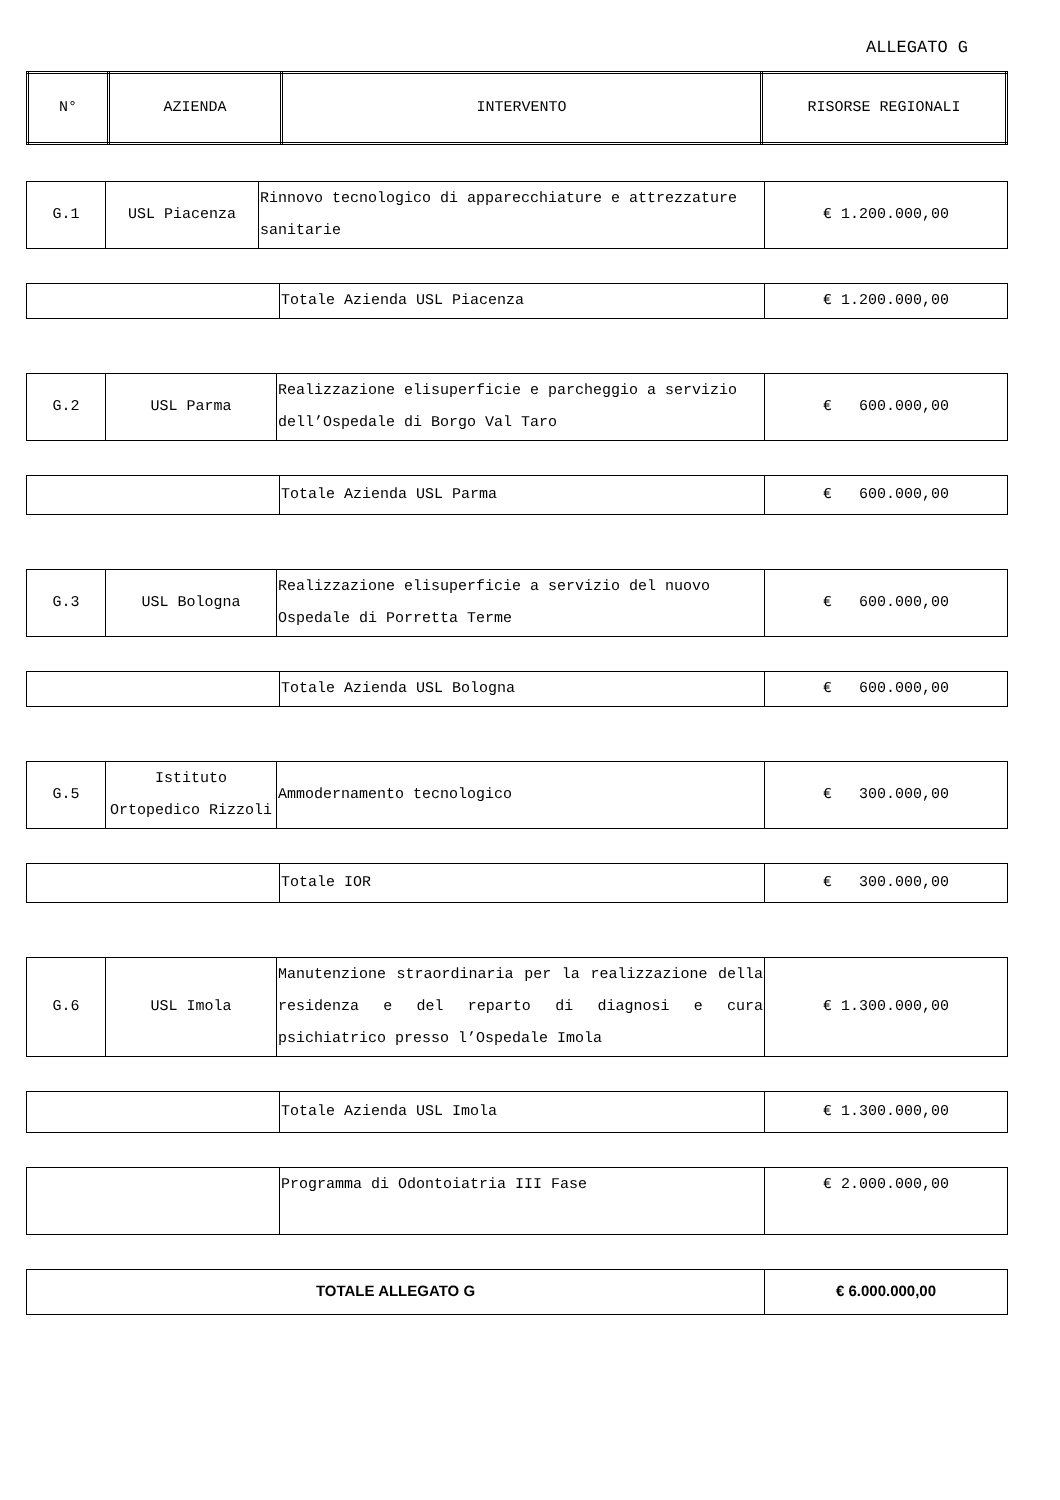ALLEGATO G
| N° | AZIENDA | INTERVENTO | RISORSE REGIONALI |
| --- | --- | --- | --- |
| G.1 | USL Piacenza | Rinnovo tecnologico di apparecchiature e attrezzature sanitarie | € 1.200.000,00 |
| | Totale Azienda USL Piacenza | € 1.200.000,00 |
| G.2 | USL Parma | Realizzazione elisuperficie e parcheggio a servizio dell’Ospedale di Borgo Val Taro | € 600.000,00 |
| | Totale Azienda USL Parma | € 600.000,00 |
| G.3 | USL Bologna | Realizzazione elisuperficie a servizio del nuovo Ospedale di Porretta Terme | € 600.000,00 |
| | Totale Azienda USL Bologna | € 600.000,00 |
| G.5 | Istituto Ortopedico Rizzoli | Ammodernamento tecnologico | € 300.000,00 |
| | Totale IOR | € 300.000,00 |
| G.6 | USL Imola | Manutenzione straordinaria per la realizzazione della residenza e del reparto di diagnosi e cura psichiatrico presso l’Ospedale Imola | € 1.300.000,00 |
| | Totale Azienda USL Imola | € 1.300.000,00 |
| | Programma di Odontoiatria III Fase | € 2.000.000,00 |
| TOTALE ALLEGATO G | € 6.000.000,00 |